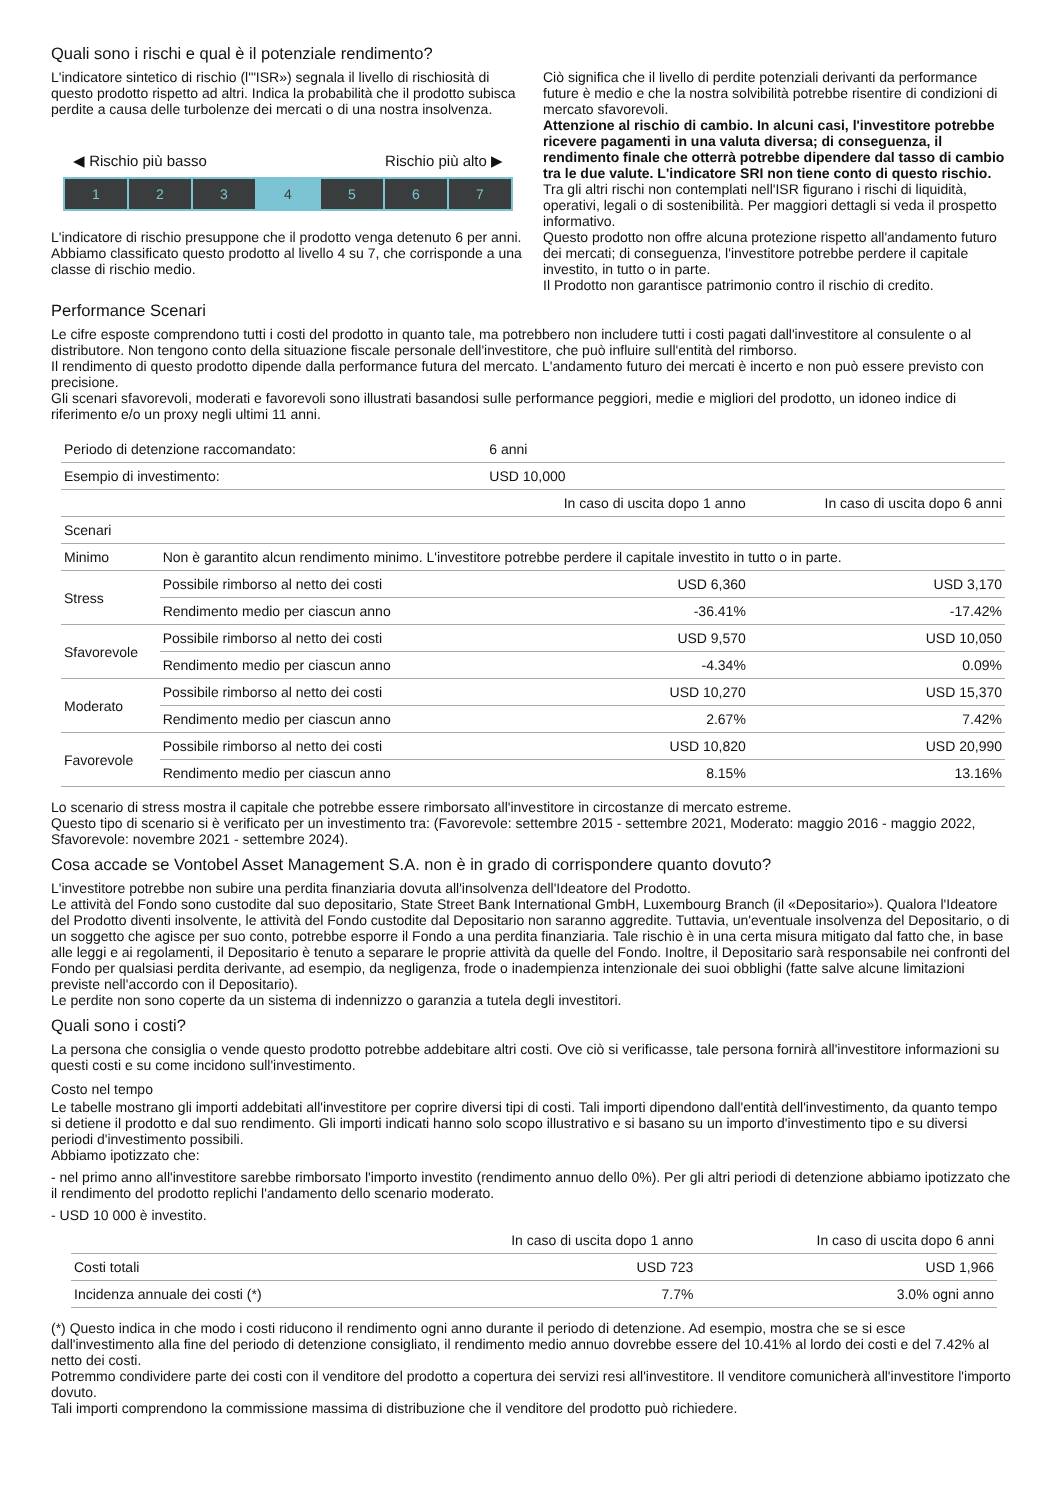Quali sono i rischi e qual è il potenziale rendimento?
L'indicatore sintetico di rischio (l'"ISR») segnala il livello di rischiosità di questo prodotto rispetto ad altri. Indica la probabilità che il prodotto subisca perdite a causa delle turbolenze dei mercati o di una nostra insolvenza.
◀ Rischio più basso Rischio più alto ▶
1 2 3 4 5 6 7
L'indicatore di rischio presuppone che il prodotto venga detenuto 6 per anni.
Abbiamo classificato questo prodotto al livello 4 su 7, che corrisponde a una classe di rischio medio.
Ciò significa che il livello di perdite potenziali derivanti da performance future è medio e che la nostra solvibilità potrebbe risentire di condizioni di mercato sfavorevoli.
Attenzione al rischio di cambio. In alcuni casi, l'investitore potrebbe ricevere pagamenti in una valuta diversa; di conseguenza, il rendimento finale che otterrà potrebbe dipendere dal tasso di cambio tra le due valute. L'indicatore SRI non tiene conto di questo rischio.
Tra gli altri rischi non contemplati nell'ISR figurano i rischi di liquidità, operativi, legali o di sostenibilità. Per maggiori dettagli si veda il prospetto informativo.
Questo prodotto non offre alcuna protezione rispetto all'andamento futuro dei mercati; di conseguenza, l'investitore potrebbe perdere il capitale investito, in tutto o in parte.
Il Prodotto non garantisce patrimonio contro il rischio di credito.
Performance Scenari
Le cifre esposte comprendono tutti i costi del prodotto in quanto tale, ma potrebbero non includere tutti i costi pagati dall'investitore al consulente o al distributore. Non tengono conto della situazione fiscale personale dell'investitore, che può influire sull'entità del rimborso.
Il rendimento di questo prodotto dipende dalla performance futura del mercato. L'andamento futuro dei mercati è incerto e non può essere previsto con precisione.
Gli scenari sfavorevoli, moderati e favorevoli sono illustrati basandosi sulle performance peggiori, medie e migliori del prodotto, un idoneo indice di riferimento e/o un proxy negli ultimi 11 anni.
| Periodo di detenzione raccomandato: | | 6 anni | |
| --- | --- | --- | --- |
| Esempio di investimento: | | USD 10,000 | |
| | | In caso di uscita dopo 1 anno | In caso di uscita dopo 6 anni |
| Scenari | | | |
| Minimo | Non è garantito alcun rendimento minimo. L'investitore potrebbe perdere il capitale investito in tutto o in parte. | | |
| Stress | Possibile rimborso al netto dei costi | USD 6,360 | USD 3,170 |
| | Rendimento medio per ciascun anno | -36.41% | -17.42% |
| Sfavorevole | Possibile rimborso al netto dei costi | USD 9,570 | USD 10,050 |
| | Rendimento medio per ciascun anno | -4.34% | 0.09% |
| Moderato | Possibile rimborso al netto dei costi | USD 10,270 | USD 15,370 |
| | Rendimento medio per ciascun anno | 2.67% | 7.42% |
| Favorevole | Possibile rimborso al netto dei costi | USD 10,820 | USD 20,990 |
| | Rendimento medio per ciascun anno | 8.15% | 13.16% |
Lo scenario di stress mostra il capitale che potrebbe essere rimborsato all'investitore in circostanze di mercato estreme.
Questo tipo di scenario si è verificato per un investimento tra: (Favorevole: settembre 2015 - settembre 2021, Moderato: maggio 2016 - maggio 2022, Sfavorevole: novembre 2021 - settembre 2024).
Cosa accade se Vontobel Asset Management S.A. non è in grado di corrispondere quanto dovuto?
L'investitore potrebbe non subire una perdita finanziaria dovuta all'insolvenza dell'Ideatore del Prodotto.
Le attività del Fondo sono custodite dal suo depositario, State Street Bank International GmbH, Luxembourg Branch (il «Depositario»). Qualora l'Ideatore del Prodotto diventi insolvente, le attività del Fondo custodite dal Depositario non saranno aggredite. Tuttavia, un'eventuale insolvenza del Depositario, o di un soggetto che agisce per suo conto, potrebbe esporre il Fondo a una perdita finanziaria. Tale rischio è in una certa misura mitigato dal fatto che, in base alle leggi e ai regolamenti, il Depositario è tenuto a separare le proprie attività da quelle del Fondo. Inoltre, il Depositario sarà responsabile nei confronti del Fondo per qualsiasi perdita derivante, ad esempio, da negligenza, frode o inadempienza intenzionale dei suoi obblighi (fatte salve alcune limitazioni previste nell'accordo con il Depositario).
Le perdite non sono coperte da un sistema di indennizzo o garanzia a tutela degli investitori.
Quali sono i costi?
La persona che consiglia o vende questo prodotto potrebbe addebitare altri costi. Ove ciò si verificasse, tale persona fornirà all'investitore informazioni su questi costi e su come incidono sull'investimento.
Costo nel tempo
Le tabelle mostrano gli importi addebitati all'investitore per coprire diversi tipi di costi. Tali importi dipendono dall'entità dell'investimento, da quanto tempo si detiene il prodotto e dal suo rendimento. Gli importi indicati hanno solo scopo illustrativo e si basano su un importo d'investimento tipo e su diversi periodi d'investimento possibili.
Abbiamo ipotizzato che:
- nel primo anno all'investitore sarebbe rimborsato l'importo investito (rendimento annuo dello 0%). Per gli altri periodi di detenzione abbiamo ipotizzato che il rendimento del prodotto replichi l'andamento dello scenario moderato.
- USD 10 000 è investito.
| | In caso di uscita dopo 1 anno | In caso di uscita dopo 6 anni |
| --- | --- | --- |
| Costi totali | USD 723 | USD 1,966 |
| Incidenza annuale dei costi (*) | 7.7% | 3.0% ogni anno |
(*) Questo indica in che modo i costi riducono il rendimento ogni anno durante il periodo di detenzione. Ad esempio, mostra che se si esce dall'investimento alla fine del periodo di detenzione consigliato, il rendimento medio annuo dovrebbe essere del 10.41% al lordo dei costi e del 7.42% al netto dei costi.
Potremmo condividere parte dei costi con il venditore del prodotto a copertura dei servizi resi all'investitore. Il venditore comunicherà all'investitore l'importo dovuto.
Tali importi comprendono la commissione massima di distribuzione che il venditore del prodotto può richiedere.